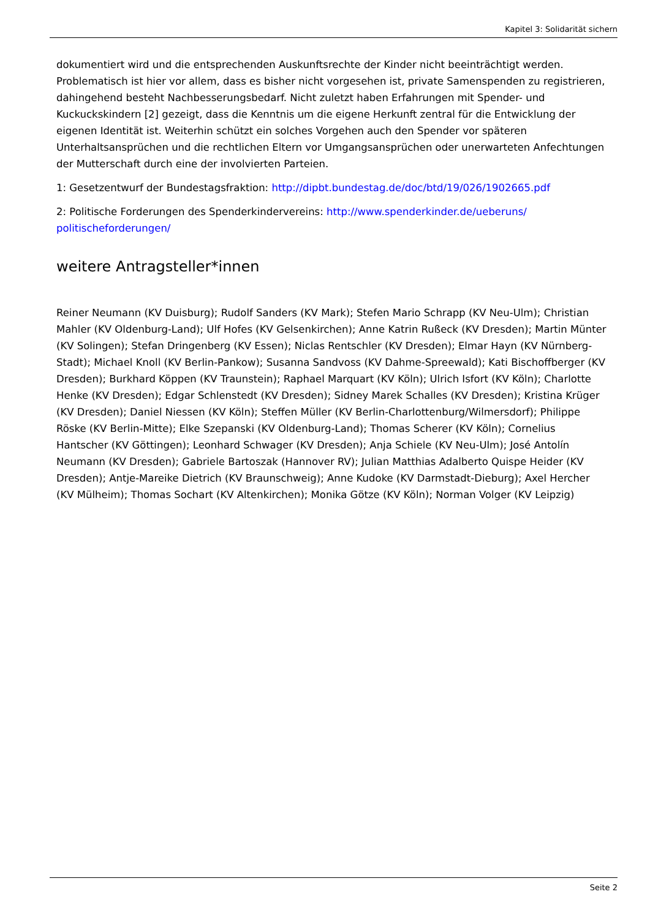Kapitel 3: Solidarität sichern
dokumentiert wird und die entsprechenden Auskunftsrechte der Kinder nicht beeinträchtigt werden. Problematisch ist hier vor allem, dass es bisher nicht vorgesehen ist, private Samenspenden zu registrieren, dahingehend besteht Nachbesserungsbedarf. Nicht zuletzt haben Erfahrungen mit Spender- und Kuckuckskindern [2] gezeigt, dass die Kenntnis um die eigene Herkunft zentral für die Entwicklung der eigenen Identität ist. Weiterhin schützt ein solches Vorgehen auch den Spender vor späteren Unterhaltsansprüchen und die rechtlichen Eltern vor Umgangsansprüchen oder unerwarteten Anfechtungen der Mutterschaft durch eine der involvierten Parteien.
1: Gesetzentwurf der Bundestagsfraktion: http://dipbt.bundestag.de/doc/btd/19/026/1902665.pdf
2: Politische Forderungen des Spenderkindervereins: http://www.spenderkinder.de/ueberuns/ politischeforderungen/
weitere Antragsteller*innen
Reiner Neumann (KV Duisburg); Rudolf Sanders (KV Mark); Stefen Mario Schrapp (KV Neu-Ulm); Christian Mahler (KV Oldenburg-Land); Ulf Hofes (KV Gelsenkirchen); Anne Katrin Rußeck (KV Dresden); Martin Münter (KV Solingen); Stefan Dringenberg (KV Essen); Niclas Rentschler (KV Dresden); Elmar Hayn (KV Nürnberg-Stadt); Michael Knoll (KV Berlin-Pankow); Susanna Sandvoss (KV Dahme-Spreewald); Kati Bischoffberger (KV Dresden); Burkhard Köppen (KV Traunstein); Raphael Marquart (KV Köln); Ulrich Isfort (KV Köln); Charlotte Henke (KV Dresden); Edgar Schlenstedt (KV Dresden); Sidney Marek Schalles (KV Dresden); Kristina Krüger (KV Dresden); Daniel Niessen (KV Köln); Steffen Müller (KV Berlin-Charlottenburg/Wilmersdorf); Philippe Röske (KV Berlin-Mitte); Elke Szepanski (KV Oldenburg-Land); Thomas Scherer (KV Köln); Cornelius Hantscher (KV Göttingen); Leonhard Schwager (KV Dresden); Anja Schiele (KV Neu-Ulm); José Antolín Neumann (KV Dresden); Gabriele Bartoszak (Hannover RV); Julian Matthias Adalberto Quispe Heider (KV Dresden); Antje-Mareike Dietrich (KV Braunschweig); Anne Kudoke (KV Darmstadt-Dieburg); Axel Hercher (KV Mülheim); Thomas Sochart (KV Altenkirchen); Monika Götze (KV Köln); Norman Volger (KV Leipzig)
Seite 2